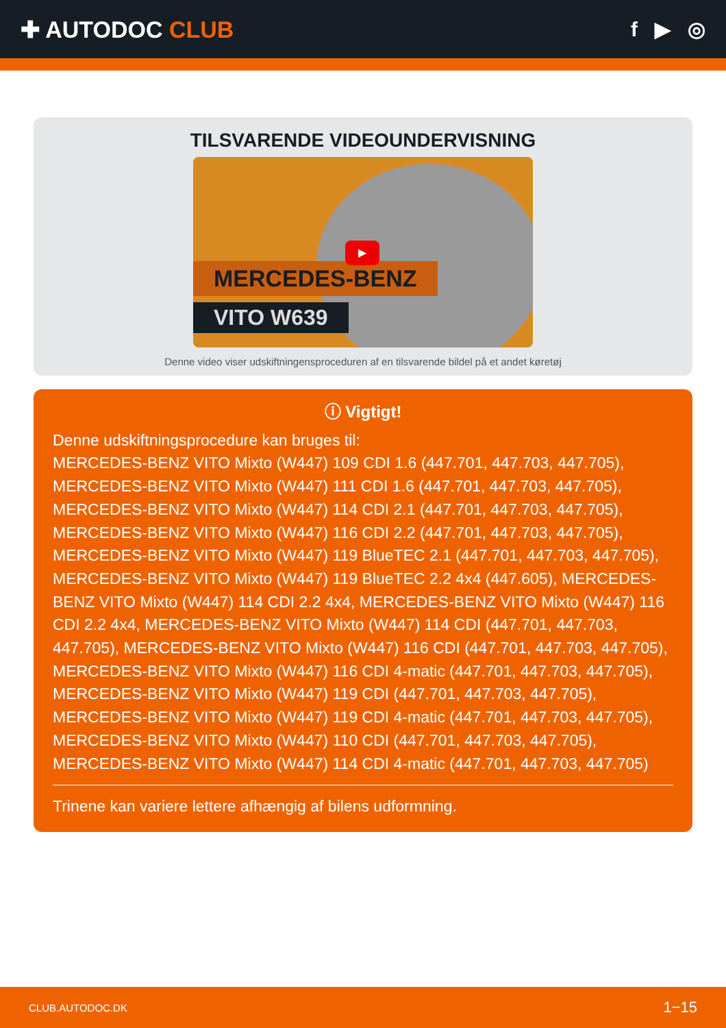✚ AUTODOC CLUB f ▶ ◎
TILSVARENDE VIDEOUNDERVISNING
MERCEDES-BENZ
VITO W639
▶
Denne video viser udskiftningensproceduren af en tilsvarende bildel på et andet køretøj
ⓘ Vigtigt!
Denne udskiftningsprocedure kan bruges til:
MERCEDES-BENZ VITO Mixto (W447) 109 CDI 1.6 (447.701, 447.703, 447.705), MERCEDES-BENZ VITO Mixto (W447) 111 CDI 1.6 (447.701, 447.703, 447.705), MERCEDES-BENZ VITO Mixto (W447) 114 CDI 2.1 (447.701, 447.703, 447.705), MERCEDES-BENZ VITO Mixto (W447) 116 CDI 2.2 (447.701, 447.703, 447.705), MERCEDES-BENZ VITO Mixto (W447) 119 BlueTEC 2.1 (447.701, 447.703, 447.705), MERCEDES-BENZ VITO Mixto (W447) 119 BlueTEC 2.2 4x4 (447.605), MERCEDES-BENZ VITO Mixto (W447) 114 CDI 2.2 4x4, MERCEDES-BENZ VITO Mixto (W447) 116 CDI 2.2 4x4, MERCEDES-BENZ VITO Mixto (W447) 114 CDI (447.701, 447.703, 447.705), MERCEDES-BENZ VITO Mixto (W447) 116 CDI (447.701, 447.703, 447.705), MERCEDES-BENZ VITO Mixto (W447) 116 CDI 4-matic (447.701, 447.703, 447.705), MERCEDES-BENZ VITO Mixto (W447) 119 CDI (447.701, 447.703, 447.705), MERCEDES-BENZ VITO Mixto (W447) 119 CDI 4-matic (447.701, 447.703, 447.705), MERCEDES-BENZ VITO Mixto (W447) 110 CDI (447.701, 447.703, 447.705), MERCEDES-BENZ VITO Mixto (W447) 114 CDI 4-matic (447.701, 447.703, 447.705)
Trinene kan variere lettere afhængig af bilens udformning.
CLUB.AUTODOC.DK 1−15